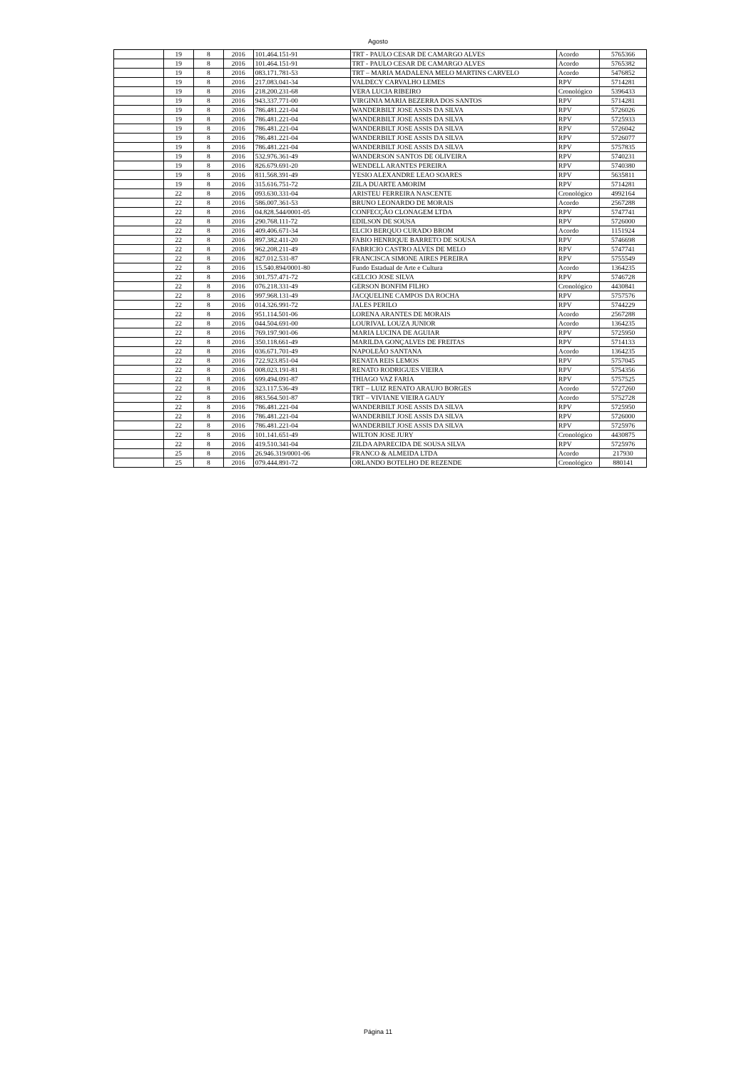Agosto
| | 19 | 8 | 2016 | 101.464.151-91 | TRT - PAULO CESAR DE CAMARGO ALVES | Acordo | 5765366 |
| | 19 | 8 | 2016 | 101.464.151-91 | TRT - PAULO CESAR DE CAMARGO ALVES | Acordo | 5765382 |
| | 19 | 8 | 2016 | 083.171.781-53 | TRT – MARIA MADALENA MELO MARTINS CARVELO | Acordo | 5476852 |
| | 19 | 8 | 2016 | 217.083.041-34 | VALDECY CARVALHO LEMES | RPV | 5714281 |
| | 19 | 8 | 2016 | 218.200.231-68 | VERA LUCIA RIBEIRO | Cronológico | 5396433 |
| | 19 | 8 | 2016 | 943.337.771-00 | VIRGINIA MARIA BEZERRA DOS SANTOS | RPV | 5714281 |
| | 19 | 8 | 2016 | 786.481.221-04 | WANDERBILT JOSE ASSIS DA SILVA | RPV | 5726026 |
| | 19 | 8 | 2016 | 786.481.221-04 | WANDERBILT JOSE ASSIS DA SILVA | RPV | 5725933 |
| | 19 | 8 | 2016 | 786.481.221-04 | WANDERBILT JOSE ASSIS DA SILVA | RPV | 5726042 |
| | 19 | 8 | 2016 | 786.481.221-04 | WANDERBILT JOSE ASSIS DA SILVA | RPV | 5726077 |
| | 19 | 8 | 2016 | 786.481.221-04 | WANDERBILT JOSE ASSIS DA SILVA | RPV | 5757835 |
| | 19 | 8 | 2016 | 532.976.361-49 | WANDERSON SANTOS DE OLIVEIRA | RPV | 5740231 |
| | 19 | 8 | 2016 | 826.679.691-20 | WENDELL ARANTES PEREIRA | RPV | 5740380 |
| | 19 | 8 | 2016 | 811.568.391-49 | YESIO ALEXANDRE LEAO SOARES | RPV | 5635811 |
| | 19 | 8 | 2016 | 315.616.751-72 | ZILA DUARTE AMORIM | RPV | 5714281 |
| | 22 | 8 | 2016 | 093.630.331-04 | ARISTEU FERREIRA NASCENTE | Cronológico | 4992164 |
| | 22 | 8 | 2016 | 586.007.361-53 | BRUNO LEONARDO DE MORAIS | Acordo | 2567288 |
| | 22 | 8 | 2016 | 04.828.544/0001-05 | CONFECÇÃO CLONAGEM LTDA | RPV | 5747741 |
| | 22 | 8 | 2016 | 290.768.111-72 | EDILSON DE SOUSA | RPV | 5726000 |
| | 22 | 8 | 2016 | 409.406.671-34 | ELCIO BERQUO CURADO BROM | Acordo | 1151924 |
| | 22 | 8 | 2016 | 897.382.411-20 | FABIO HENRIQUE BARRETO DE SOUSA | RPV | 5746698 |
| | 22 | 8 | 2016 | 962.208.211-49 | FABRICIO CASTRO ALVES DE MELO | RPV | 5747741 |
| | 22 | 8 | 2016 | 827.012.531-87 | FRANCISCA SIMONE AIRES PEREIRA | RPV | 5755549 |
| | 22 | 8 | 2016 | 15.540.894/0001-80 | Fundo Estadual de Arte e Cultura | Acordo | 1364235 |
| | 22 | 8 | 2016 | 301.757.471-72 | GELCIO JOSE SILVA | RPV | 5746728 |
| | 22 | 8 | 2016 | 076.218.331-49 | GERSON BONFIM FILHO | Cronológico | 4430841 |
| | 22 | 8 | 2016 | 997.968.131-49 | JACQUELINE CAMPOS DA ROCHA | RPV | 5757576 |
| | 22 | 8 | 2016 | 014.326.991-72 | JALES PERILO | RPV | 5744229 |
| | 22 | 8 | 2016 | 951.114.501-06 | LORENA ARANTES DE MORAIS | Acordo | 2567288 |
| | 22 | 8 | 2016 | 044.504.691-00 | LOURIVAL LOUZA JUNIOR | Acordo | 1364235 |
| | 22 | 8 | 2016 | 769.197.901-06 | MARIA LUCINA DE AGUIAR | RPV | 5725950 |
| | 22 | 8 | 2016 | 350.118.661-49 | MARILDA GONÇALVES DE FREITAS | RPV | 5714133 |
| | 22 | 8 | 2016 | 036.671.701-49 | NAPOLEÃO SANTANA | Acordo | 1364235 |
| | 22 | 8 | 2016 | 722.923.851-04 | RENATA REIS LEMOS | RPV | 5757045 |
| | 22 | 8 | 2016 | 008.023.191-81 | RENATO RODRIGUES VIEIRA | RPV | 5754356 |
| | 22 | 8 | 2016 | 699.494.091-87 | THIAGO VAZ FARIA | RPV | 5757525 |
| | 22 | 8 | 2016 | 323.117.536-49 | TRT – LUIZ RENATO ARAUJO BORGES | Acordo | 5727260 |
| | 22 | 8 | 2016 | 883.564.501-87 | TRT – VIVIANE VIEIRA GAUY | Acordo | 5752728 |
| | 22 | 8 | 2016 | 786.481.221-04 | WANDERBILT JOSE ASSIS DA SILVA | RPV | 5725950 |
| | 22 | 8 | 2016 | 786.481.221-04 | WANDERBILT JOSE ASSIS DA SILVA | RPV | 5726000 |
| | 22 | 8 | 2016 | 786.481.221-04 | WANDERBILT JOSE ASSIS DA SILVA | RPV | 5725976 |
| | 22 | 8 | 2016 | 101.141.651-49 | WILTON JOSE JURY | Cronológico | 4430875 |
| | 22 | 8 | 2016 | 419.510.341-04 | ZILDA APARECIDA DE SOUSA SILVA | RPV | 5725976 |
| | 25 | 8 | 2016 | 26.946.319/0001-06 | FRANCO & ALMEIDA LTDA | Acordo | 217930 |
| | 25 | 8 | 2016 | 079.444.891-72 | ORLANDO BOTELHO DE REZENDE | Cronológico | 880141 |
Página 11